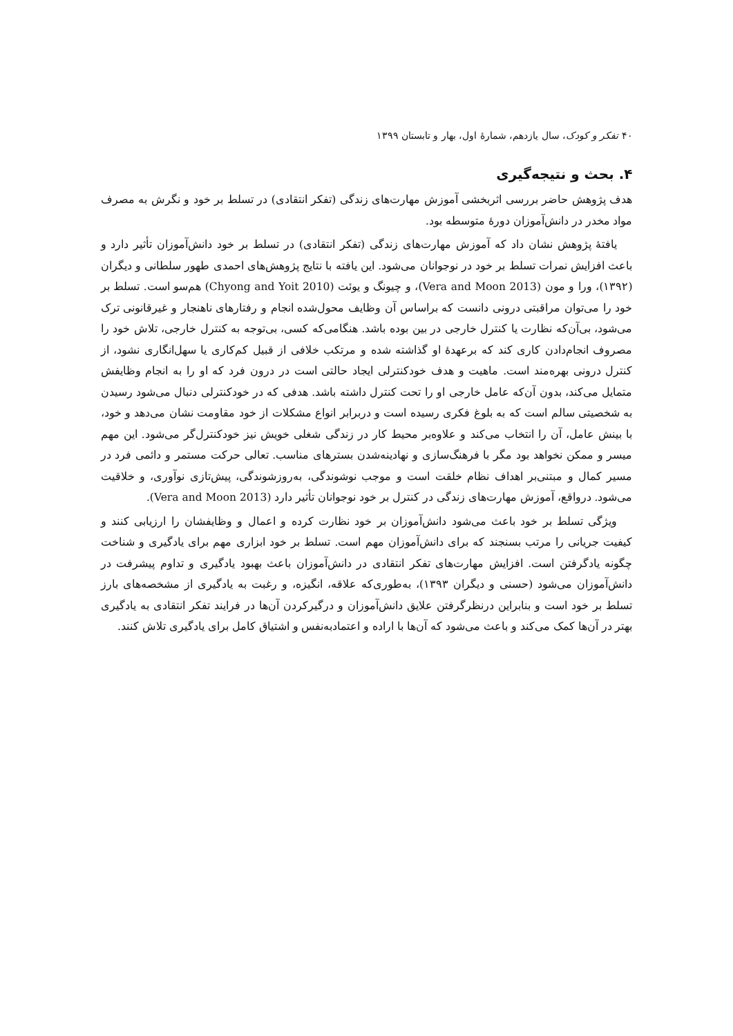۴۰ تفکر و کودک، سال یازدهم، شمارهٔ اول، بهار و تابستان ۱۳۹۹
۴. بحث و نتیجه‌گیری
هدف پژوهش حاضر بررسی اثربخشی آموزش مهارت‌های زندگی (تفکر انتقادی) در تسلط بر خود و نگرش به مصرف مواد مخدر در دانش‌آموزان دورهٔ متوسطه بود.
یافتهٔ پژوهش نشان داد که آموزش مهارت‌های زندگی (تفکر انتقادی) در تسلط بر خود دانش‌آموزان تأثیر دارد و باعث افزایش نمرات تسلط بر خود در نوجوانان می‌شود. این یافته با نتایج پژوهش‌های احمدی طهور سلطانی و دیگران (۱۳۹۲)، ورا و مون (Vera and Moon 2013)، و چیونگ و یوئت (Chyong and Yoit 2010) هم‌سو است. تسلط بر خود را می‌توان مراقبتی درونی دانست که براساس آن وظایف محول‌شده انجام و رفتارهای ناهنجار و غیرقانونی ترک می‌شود، بی‌آن‌که نظارت یا کنترل خارجی در بین بوده باشد. هنگامی‌که کسی، بی‌توجه به کنترل خارجی، تلاش خود را مصروف انجام‌دادن کاری کند که برعهدهٔ او گذاشته شده و مرتکب خلافی از قبیل کم‌کاری یا سهل‌انگاری نشود، از کنترل درونی بهره‌مند است. ماهیت و هدف خودکنترلی ایجاد حالتی است در درون فرد که او را به انجام وظایفش متمایل می‌کند، بدون آن‌که عامل خارجی او را تحت کنترل داشته باشد. هدفی که در خودکنترلی دنبال می‌شود رسیدن به شخصیتی سالم است که به بلوغ فکری رسیده است و دربرابر انواع مشکلات از خود مقاومت نشان می‌دهد و خود، با بینش عامل، آن را انتخاب می‌کند و علاوه‌بر محیط کار در زندگی شغلی خویش نیز خودکنترل‌گر می‌شود. این مهم میسر و ممکن نخواهد بود مگر با فرهنگ‌سازی و نهادینه‌شدن بسترهای مناسب. تعالی حرکت مستمر و دائمی فرد در مسیر کمال و مبتنی‌بر اهداف نظام خلقت است و موجب نوشوندگی، به‌روزشوندگی، پیش‌تازی نوآوری، و خلاقیت می‌شود. درواقع، آموزش مهارت‌های زندگی در کنترل بر خود نوجوانان تأثیر دارد (Vera and Moon 2013).
ویژگی تسلط بر خود باعث می‌شود دانش‌آموزان بر خود نظارت کرده و اعمال و وظایفشان را ارزیابی کنند و کیفیت جریانی را مرتب بسنجند که برای دانش‌آموزان مهم است. تسلط بر خود ابزاری مهم برای یادگیری و شناخت چگونه یادگرفتن است. افزایش مهارت‌های تفکر انتقادی در دانش‌آموزان باعث بهبود یادگیری و تداوم پیشرفت در دانش‌آموزان می‌شود (حسنی و دیگران ۱۳۹۳)، به‌طوری‌که علاقه، انگیزه، و رغبت به یادگیری از مشخصه‌های بارز تسلط بر خود است و بنابراین درنظرگرفتن علایق دانش‌آموزان و درگیرکردن آن‌ها در فرایند تفکر انتقادی به یادگیری بهتر در آن‌ها کمک می‌کند و باعث می‌شود که آن‌ها با اراده و اعتمادبه‌نفس و اشتیاق کامل برای یادگیری تلاش کنند.